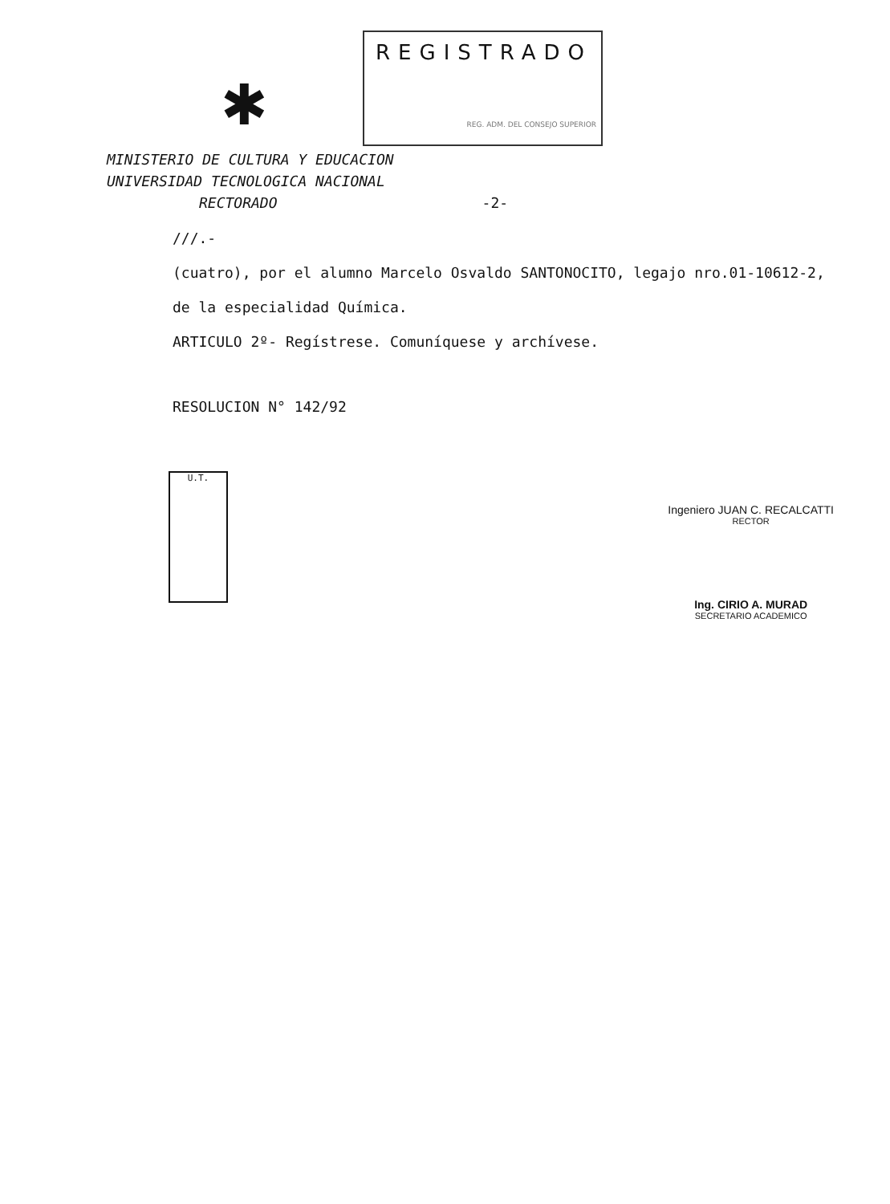✱
REGISTRADO
REG. ADM. DEL CONSEJO SUPERIOR
MINISTERIO DE CULTURA Y EDUCACION
UNIVERSIDAD TECNOLOGICA NACIONAL
RECTORADO -2-
///.-
(cuatro), por el alumno Marcelo Osvaldo SANTONOCITO, legajo nro.01-10612-2,
de la especialidad Química.
ARTICULO 2º- Regístrese. Comuníquese y archívese.
RESOLUCION N° 142/92
U.T.
Ingeniero JUAN C. RECALCATTI
RECTOR
Ing. CIRIO A. MURAD
SECRETARIO ACADEMICO